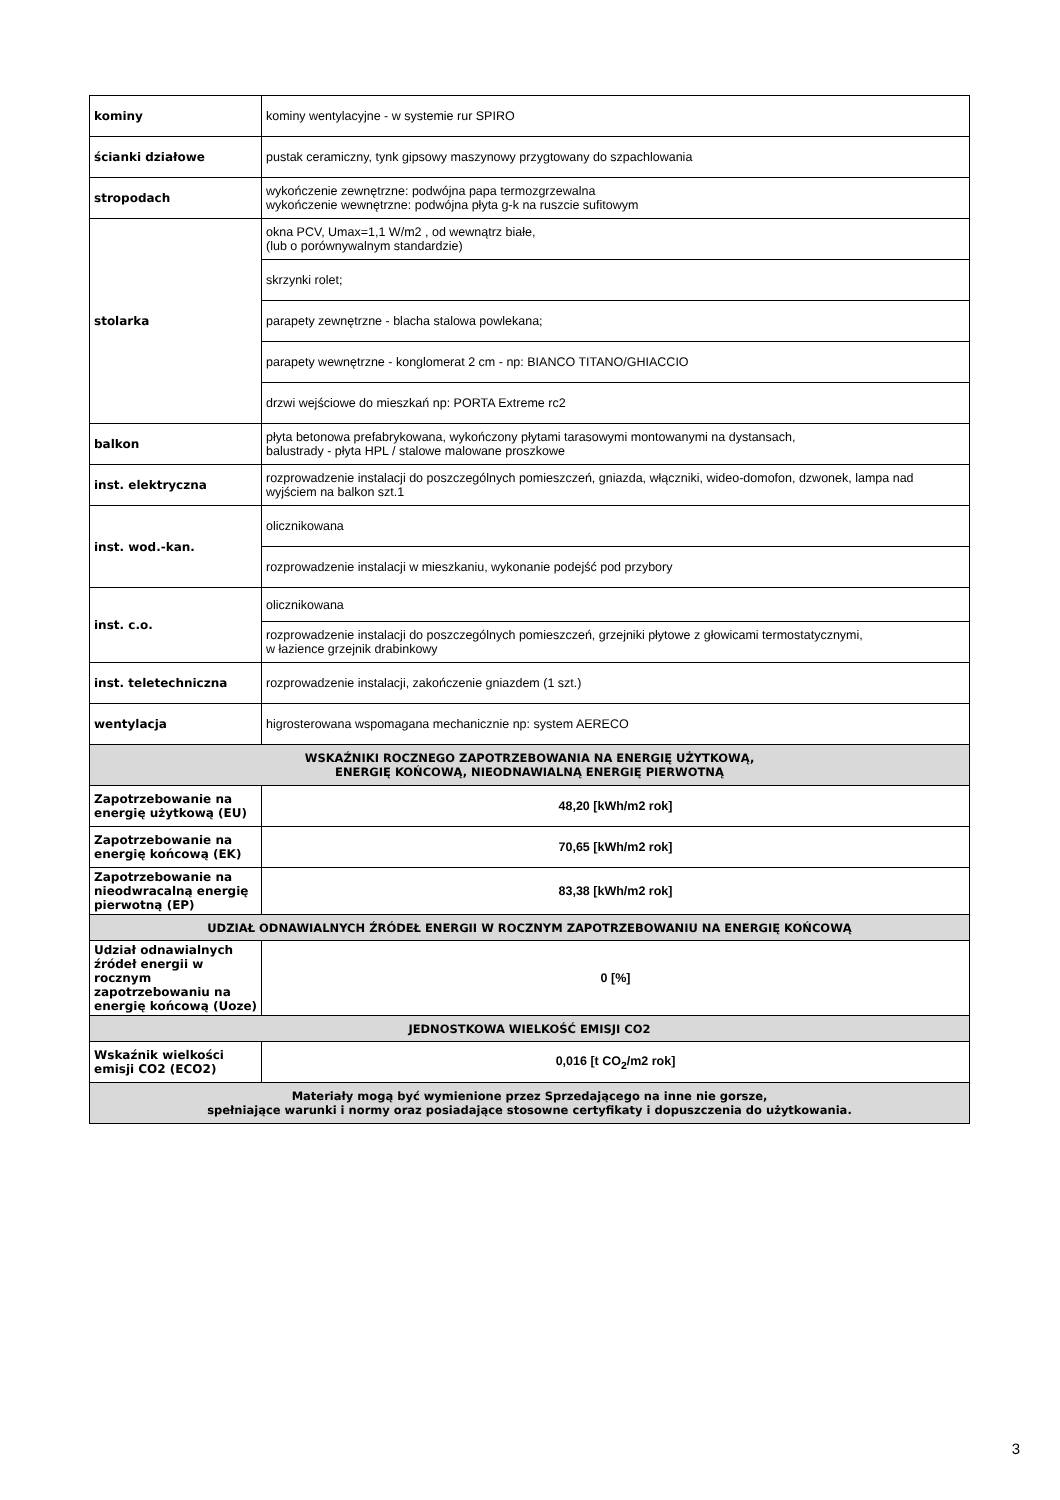| kominy | kominy wentylacyjne - w systemie rur SPIRO |
| ścianki działowe | pustak ceramiczny, tynk gipsowy maszynowy przygtowany do szpachlowania |
| stropodach | wykończenie zewnętrzne: podwójna papa termozgrzewalna wykończenie wewnętrzne: podwójna płyta g-k na ruszcie sufitowym |
| stolarka | okna PCV, Umax=1,1 W/m2 , od wewnątrz białe, (lub o porównywalnym standardzie) |
| | skrzynki rolet; |
| | parapety zewnętrzne - blacha stalowa powlekana; |
| | parapety wewnętrzne - konglomerat 2 cm - np: BIANCO TITANO/GHIACCIO |
| | drzwi wejściowe do mieszkań np: PORTA Extreme rc2 |
| balkon | płyta betonowa prefabrykowana, wykończony płytami tarasowymi montowanymi na dystansach, balustrady - płyta HPL / stalowe malowane proszkowe |
| inst. elektryczna | rozprowadzenie instalacji do poszczególnych pomieszczeń, gniazda, włączniki, wideo-domofon, dzwonek, lampa nad wyjściem na balkon szt.1 |
| inst. wod.-kan. | olicznikowana |
| | rozprowadzenie instalacji w mieszkaniu, wykonanie podejść pod przybory |
| inst. c.o. | olicznikowana |
| | rozprowadzenie instalacji do poszczególnych pomieszczeń, grzejniki płytowe z głowicami termostatycznymi, w łazience grzejnik drabinkowy |
| inst. teletechniczna | rozprowadzenie instalacji, zakończenie gniazdem (1 szt.) |
| wentylacja | higrosterowana wspomagana mechanicznie np: system AERECO |
| WSKAŹNIKI ROCZNEGO ZAPOTRZEBOWANIA NA ENERGIĘ UŻYTKOWĄ, ENERGIĘ KOŃCOWĄ, NIEODNAWIALNĄ ENERGIĘ PIERWOTNĄ | |
| Zapotrzebowanie na energię użytkową (EU) | 48,20 [kWh/m2 rok] |
| Zapotrzebowanie na energię końcową (EK) | 70,65 [kWh/m2 rok] |
| Zapotrzebowanie na nieodwracalną energię pierwotną (EP) | 83,38 [kWh/m2 rok] |
| UDZIAŁ ODNAWIALNYCH ŹRÓDEŁ ENERGII W ROCZNYM ZAPOTRZEBOWANIU NA ENERGIĘ KOŃCOWĄ | |
| Udział odnawialnych źródeł energii w rocznym zapotrzebowaniu na energię końcową (Uoze) | 0 [%] |
| JEDNOSTKOWA WIELKOŚĆ EMISJI CO2 | |
| Wskaźnik wielkości emisji CO2 (ECO2) | 0,016 [t CO<sub>2</sub>/m2 rok] |
| Materiały mogą być wymienione przez Sprzedającego na inne nie gorsze, spełniające warunki i normy oraz posiadające stosowne certyfikaty i dopuszczenia do użytkowania. | |
3